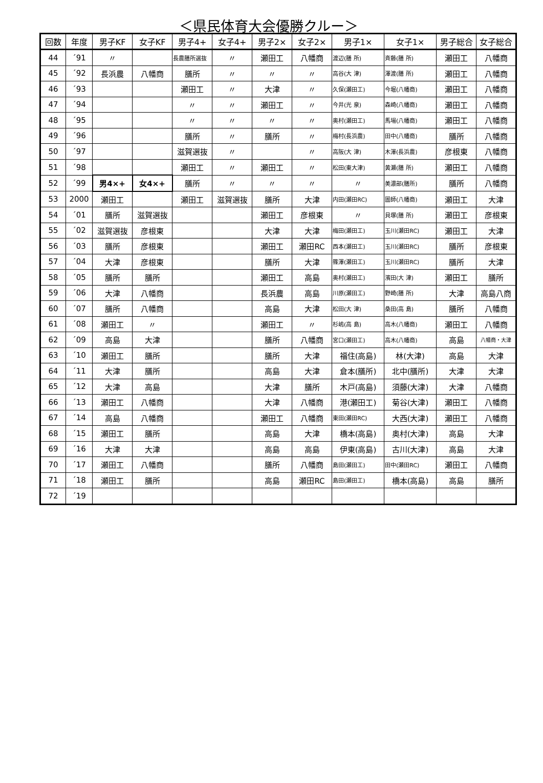＜県民体育大会優勝クルー＞
| 回数 | 年度 | 男子KF | 女子KF | 男子4+ | 女子4+ | 男子2× | 女子2× | 男子1× | 女子1× | 男子総合 | 女子総合 |
| --- | --- | --- | --- | --- | --- | --- | --- | --- | --- | --- | --- |
| 44 | ´91 | 〃 | | 長農膳所選抜 | 〃 | 瀬田工 | 八幡商 | 渡辺(膳 所) | 斉藤(膳 所) | 瀬田工 | 八幡商 |
| 45 | ´92 | 長浜農 | 八幡商 | 膳所 | 〃 | 〃 | 〃 | 高谷(大 津) | 澤渡(膳 所) | 瀬田工 | 八幡商 |
| 46 | ´93 | | | 瀬田工 | 〃 | 大津 | 〃 | 久保(瀬田工) | 今堀(八幡商) | 瀬田工 | 八幡商 |
| 47 | ´94 | | | 〃 | 〃 | 瀬田工 | 〃 | 今井(光 泉) | 森崎(八幡商) | 瀬田工 | 八幡商 |
| 48 | ´95 | | | 〃 | 〃 | 〃 | 〃 | 奥村(瀬田工) | 馬場(八幡商) | 瀬田工 | 八幡商 |
| 49 | ´96 | | | 膳所 | 〃 | 膳所 | 〃 | 梅村(長浜農) | 田中(八幡商) | 膳所 | 八幡商 |
| 50 | ´97 | | | 滋賀選抜 | 〃 | | 〃 | 高阪(大 津) | 木澤(長浜農) | 彦根東 | 八幡商 |
| 51 | ´98 | | | 瀬田工 | 〃 | 瀬田工 | 〃 | 松田(東大津) | 黄瀬(膳 所) | 瀬田工 | 八幡商 |
| 52 | ´99 | 男4×+ | 女4×+ | 膳所 | 〃 | 〃 | 〃 | 〃 | 美濃部(膳所) | 膳所 | 八幡商 |
| 53 | 2000 | 瀬田工 | | 瀬田工 | 滋賀選抜 | 膳所 | 大津 | 内田(瀬田RC) | 圖師(八幡商) | 瀬田工 | 大津 |
| 54 | ´01 | 膳所 | 滋賀選抜 | | | 瀬田工 | 彦根東 | 〃 | 貝塚(膳 所) | 瀬田工 | 彦根東 |
| 55 | ´02 | 滋賀選抜 | 彦根東 | | | 大津 | 大津 | 梅田(瀬田工) | 玉川(瀬田RC) | 瀬田工 | 大津 |
| 56 | ´03 | 膳所 | 彦根東 | | | 瀬田工 | 瀬田RC | 西本(瀬田工) | 玉川(瀬田RC) | 膳所 | 彦根東 |
| 57 | ´04 | 大津 | 彦根東 | | | 膳所 | 大津 | 篠澤(瀬田工) | 玉川(瀬田RC) | 膳所 | 大津 |
| 58 | ´05 | 膳所 | 膳所 | | | 瀬田工 | 高島 | 奥村(瀬田工) | 濱田(大 津) | 瀬田工 | 膳所 |
| 59 | ´06 | 大津 | 八幡商 | | | 長浜農 | 高島 | 川原(瀬田工) | 野崎(膳 所) | 大津 | 高島八商 |
| 60 | ´07 | 膳所 | 八幡商 | | | 高島 | 大津 | 松田(大 津) | 桑田(高 島) | 膳所 | 八幡商 |
| 61 | ´08 | 瀬田工 | 〃 | | | 瀬田工 | 〃 | 杉嶋(高 島) | 高木(八幡商) | 瀬田工 | 八幡商 |
| 62 | ´09 | 高島 | 大津 | | | 膳所 | 八幡商 | 宮口(瀬田工) | 高木(八幡商) | 高島 | 八幡商・大津 |
| 63 | ´10 | 瀬田工 | 膳所 | | | 膳所 | 大津 | 福住(高島) | 林(大津) | 高島 | 大津 |
| 64 | ´11 | 大津 | 膳所 | | | 高島 | 大津 | 倉本(膳所) | 北中(膳所) | 大津 | 大津 |
| 65 | ´12 | 大津 | 高島 | | | 大津 | 膳所 | 木戸(高島) | 須藤(大津) | 大津 | 八幡商 |
| 66 | ´13 | 瀬田工 | 八幡商 | | | 大津 | 八幡商 | 港(瀬田工) | 菊谷(大津) | 瀬田工 | 八幡商 |
| 67 | ´14 | 高島 | 八幡商 | | | 瀬田工 | 八幡商 | 東田(瀬田RC) | 大西(大津) | 瀬田工 | 八幡商 |
| 68 | ´15 | 瀬田工 | 膳所 | | | 高島 | 大津 | 橋本(高島) | 奥村(大津) | 高島 | 大津 |
| 69 | ´16 | 大津 | 大津 | | | 高島 | 高島 | 伊東(高島) | 古川(大津) | 高島 | 大津 |
| 70 | ´17 | 瀬田工 | 八幡商 | | | 膳所 | 八幡商 | 島田(瀬田工) | 田中(瀬田RC) | 瀬田工 | 八幡商 |
| 71 | ´18 | 瀬田工 | 膳所 | | | 高島 | 瀬田RC | 島田(瀬田工) | 橋本(高島) | 高島 | 膳所 |
| 72 | ´19 | | | | | | | | | | |